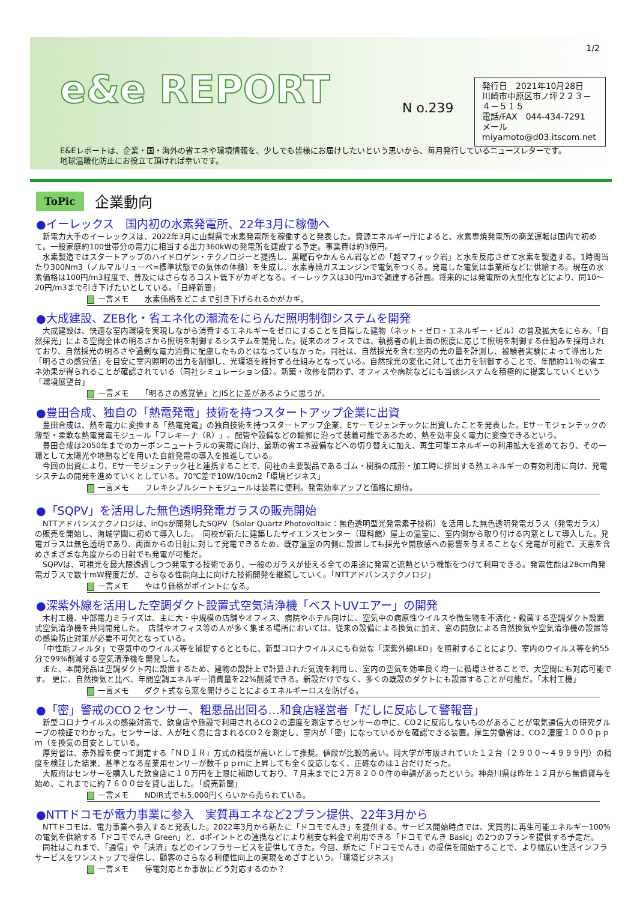e&e REPORT
N o.239
1/2
発行日　2021年10月28日
川崎市中原区市ノ坪２２３－４－５１５
電話/FAX　044-434-7291
メール　　miyamoto@d03.itscom.net
E&Eレポートは、企業・国・海外の省エネや環境情報を、少しでも皆様にお届けしたいという思いから、毎月発行しているニュースレターです。
地球温暖化防止にお役立て頂ければ幸いです。
ToPic
企業動向
●イーレックス　国内初の水素発電所、22年3月に稼働へ
　新電力大手のイーレックスは、2022年3月に山梨県で水素発電所を稼働すると発表した。資源エネルギー庁によると、水素専焼発電所の商業運転は国内で初めて。一般家庭約100世帯分の電力に相当する出力360kWの発電所を建設する予定。事業費は約3億円。
　水素製造ではスタートアップのハイドロゲン・テクノロジーと提携し、黒曜石やかんらん岩などの「超マフィック岩」と水を反応させて水素を製造する。1時間当たり300Nm3（ノルマルリューベ=標準状態での気体の体積）を生成し、水素専焼ガスエンジンで電気をつくる。発電した電気は事業所などに供給する。現在の水素価格は100円/m3程度で、普及にはさらなるコスト低下がカギとなる。イーレックスは30円/m3で調達する計画。将来的には発電所の大型化などにより、同10～20円/m3まで引き下げたいとしている。「日経新聞」
一言メモ　　水素価格をどこまで引き下げられるかがカギ。
●大成建設、ZEB化・省エネ化の潮流をにらんだ照明制御システムを開発
　大成建設は、快適な室内環境を実現しながら消費するエネルギーをゼロにすることを目指した建物（ネット・ゼロ・エネルギー・ビル）の普及拡大をにらみ、「自然採光」による空間全体の明るさから照明を制御するシステムを開発した。従来のオフィスでは、執務者の机上面の照度に応じて照明を制御する仕組みを採用されており、自然採光の明るさや過剰な電力消費に配慮したものとはなっていなかった。同社は、自然採光を含む室内の光の量を計測し、被験者実験によって導出した「明るさの感覚値」を目安に室内照明の出力を制御し、光環境を維持する仕組みとなっている。自然採光の変化に対して出力を制御することで、年間約11％の省エネ効果が得られることが確認されている（同社シミュレーション値）。新築・改修を問わず、オフィスや病院などにも当該システムを積極的に提案していくという「環境展望台」
一言メモ　　「明るさの感覚値」とJISとに差があるように思うが。
●豊田合成、独自の「熱電発電」技術を持つスタートアップ企業に出資
　豊田合成は、熱を電力に変換する「熱電発電」の独自技術を持つスタートアップ企業、Eサーモジェンテックに出資したことを発表した。Eサーモジェンテックの薄型・柔軟な熱電発電モジュール「フレキーナ（R）」。配管や設備などの輪郭に沿って装着可能であるため、熱を効率良く電力に変換できるという。
　豊田合成は2050年までのカーボンニュートラルの実現に向け、最新の省エネ設備などへの切り替えに加え、再生可能エネルギーの利用拡大を進めており、その一環として太陽光や地熱などを用いた自前発電の導入を推進している。
　今回の出資により、Eサーモジェンテック社と連携することで、同社の主要製品であるゴム・樹脂の成形・加工時に排出する熱エネルギーの有効利用に向け、発電システムの開発を進めていくとしている。70℃差で10W/10cm2「環境ビジネス」
一言メモ　　フレキシブルシートモジュールは装着に便利。発電効率アップと価格に期待。
●「SQPV」を活用した無色透明発電ガラスの販売開始
　NTTアドバンステクノロジは、inQsが開発したSQPV（Solar Quartz Photovoltaic：無色透明型光発電素子技術）を活用した無色透明発電ガラス（発電ガラス）の販売を開始し、海城学園に初めて導入した。　同校が新たに建築したサイエンスセンター（理科館）屋上の温室に、室内側から取り付ける内窓として導入した。発電ガラスは無色透明であり、両面からの日射に対して発電できるため、既存温室の内側に設置しても採光や開放感への影響を与えることなく発電が可能で、天窓を含めさまざまな角度からの日射でも発電が可能だ。
　SQPVは、可視光を最大限透過しつつ発電する技術であり、一般のガラスが使える全ての用途に発電と遮熱という機能をつけて利用できる。発電性能は28cm角発電ガラスで数十mW程度だが、さらなる性能向上に向けた技術開発を継続していく。「NTTアドバンステクノロジ」
一言メモ　　やはり価格がポイントになる。
●深紫外線を活用した空調ダクト設置式空気清浄機「ベストUVエアー」の開発
　木村工機、中部電力ミライズは、主に大・中規模の店舗やオフィス、病院やホテル向けに、空気中の病原性ウイルスや微生物を不活化・殺菌する空調ダクト設置式空気清浄機を共同開発した。　店舗やオフィス等の人が多く集まる場所においては、従来の設備による換気に加え、窓の開放による自然換気や空気清浄機の設置等の感染防止対策が必要不可欠となっている。
　「中性能フィルタ」で空気中のウイルス等を捕捉するとともに、新型コロナウイルスにも有効な「深紫外線LED」を照射することにより、室内のウイルス等を約55分で99%削減する空気清浄機を開発した。
　また、本開発品は空調ダクト内に設置するため、建物の設計上で計算された気流を利用し、室内の空気を効率良く均一に循環させることで、大空間にも対応可能です。 更に、自然換気と比べ、年間空調エネルギー消費量を22%削減できる。新設だけでなく、多くの既設のダクトにも設置することが可能だ。「木村工機」
一言メモ　　ダクト式なら窓を開けろことによるエネルギーロスを防げる。
●「密」警戒のCO２センサー、粗悪品出回る…和食店経営者「だしに反応して警報音」
　新型コロナウイルスの感染対策で、飲食店や施設で利用されるCO２の濃度を測定するセンサーの中に、CO２に反応しないものがあることが電気通信大の研究グループの検証でわかった。センサーは、人が吐く息に含まれるCO２を測定し、室内が「密」になっているかを確認できる装置。厚生労働省は、CO２濃度１０００ｐｐｍ（を換気の目安としている。
　厚労省は、赤外線を使って測定する「ＮＤＩＲ」方式の精度が高いとして推奨。値段が比較的高い。同大学が市販されていた１２台（２９００～４９９９円）の精度を検証した結果、基準となる産業用センサーが数千ｐｐｍに上昇しても全く反応しなく、正確なのは１台だけだった。
　大阪府はセンサーを購入した飲食店に１０万円を上限に補助しており、７月末までに２万８２００件の申請があったという。神奈川県は昨年１２月から無償貸与を始め、これまでに約７６００台を貸し出した。「読売新聞」
一言メモ　　NDIR式でも5,000円くらいから売られている。
●NTTドコモが電力事業に参入　実質再エネなど2プラン提供、22年3月から
　NTTドコモは、電力事業へ参入すると発表した。2022年3月から新たに「ドコモでんき」を提供する。サービス開始時点では、実質的に再生可能エネルギー100%の電気を供給する「ドコモでんき Green」と、dポイントとの連携などにより割安な料金で利用できる「ドコモでんき Basic」の2つのプランを提供する予定だ。
　同社はこれまで、「通信」や「決済」などのインフラサービスを提供してきた。今回、新たに「ドコモでんき」の提供を開始することで、より幅広い生活インフラサービスをワンストップで提供し、顧客のさらなる利便性向上の実現をめざすという。「環境ビジネス」
一言メモ　　停電対応とか事故にどう対応するのか？